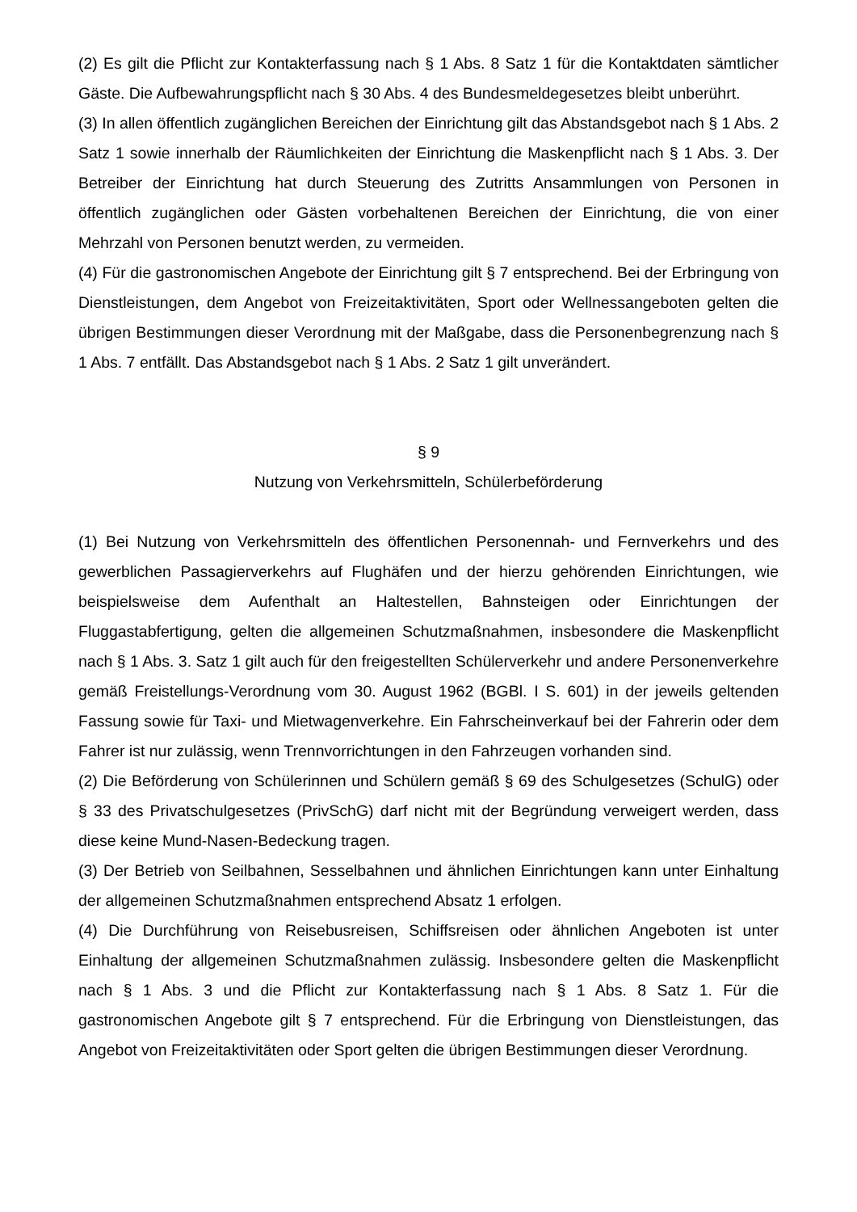(2) Es gilt die Pflicht zur Kontakterfassung nach § 1 Abs. 8 Satz 1 für die Kontaktdaten sämtlicher Gäste. Die Aufbewahrungspflicht nach § 30 Abs. 4 des Bundesmeldegesetzes bleibt unberührt.
(3) In allen öffentlich zugänglichen Bereichen der Einrichtung gilt das Abstandsgebot nach § 1 Abs. 2 Satz 1 sowie innerhalb der Räumlichkeiten der Einrichtung die Maskenpflicht nach § 1 Abs. 3. Der Betreiber der Einrichtung hat durch Steuerung des Zutritts Ansammlungen von Personen in öffentlich zugänglichen oder Gästen vorbehaltenen Bereichen der Einrichtung, die von einer Mehrzahl von Personen benutzt werden, zu vermeiden.
(4) Für die gastronomischen Angebote der Einrichtung gilt § 7 entsprechend. Bei der Erbringung von Dienstleistungen, dem Angebot von Freizeitaktivitäten, Sport oder Wellnessangeboten gelten die übrigen Bestimmungen dieser Verordnung mit der Maßgabe, dass die Personenbegrenzung nach § 1 Abs. 7 entfällt. Das Abstandsgebot nach § 1 Abs. 2 Satz 1 gilt unverändert.
§ 9
Nutzung von Verkehrsmitteln, Schülerbeförderung
(1) Bei Nutzung von Verkehrsmitteln des öffentlichen Personennah- und Fernverkehrs und des gewerblichen Passagierverkehrs auf Flughäfen und der hierzu gehörenden Einrichtungen, wie beispielsweise dem Aufenthalt an Haltestellen, Bahnsteigen oder Einrichtungen der Fluggastabfertigung, gelten die allgemeinen Schutzmaßnahmen, insbesondere die Maskenpflicht nach § 1 Abs. 3. Satz 1 gilt auch für den freigestellten Schülerverkehr und andere Personenverkehre gemäß Freistellungs-Verordnung vom 30. August 1962 (BGBl. I S. 601) in der jeweils geltenden Fassung sowie für Taxi- und Mietwagenverkehre. Ein Fahrscheinverkauf bei der Fahrerin oder dem Fahrer ist nur zulässig, wenn Trennvorrichtungen in den Fahrzeugen vorhanden sind.
(2) Die Beförderung von Schülerinnen und Schülern gemäß § 69 des Schulgesetzes (SchulG) oder § 33 des Privatschulgesetzes (PrivSchG) darf nicht mit der Begründung verweigert werden, dass diese keine Mund-Nasen-Bedeckung tragen.
(3) Der Betrieb von Seilbahnen, Sesselbahnen und ähnlichen Einrichtungen kann unter Einhaltung der allgemeinen Schutzmaßnahmen entsprechend Absatz 1 erfolgen.
(4) Die Durchführung von Reisebusreisen, Schiffsreisen oder ähnlichen Angeboten ist unter Einhaltung der allgemeinen Schutzmaßnahmen zulässig. Insbesondere gelten die Maskenpflicht nach § 1 Abs. 3 und die Pflicht zur Kontakterfassung nach § 1 Abs. 8 Satz 1. Für die gastronomischen Angebote gilt § 7 entsprechend. Für die Erbringung von Dienstleistungen, das Angebot von Freizeitaktivitäten oder Sport gelten die übrigen Bestimmungen dieser Verordnung.